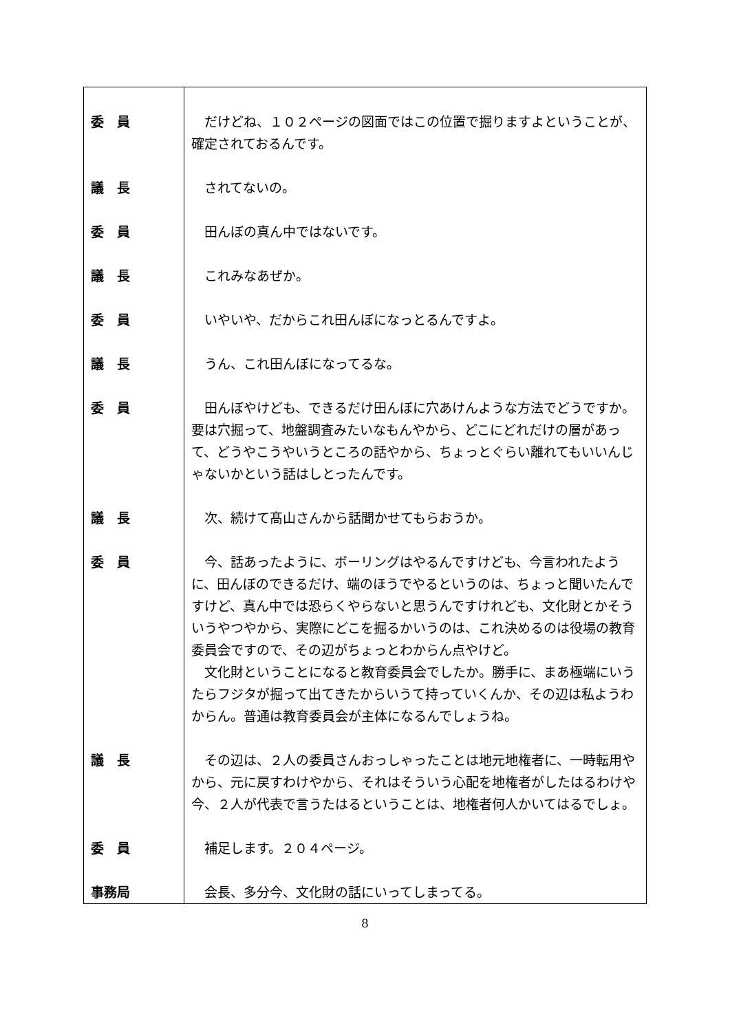| 委 員 | だけどね、１０２ページの図面ではこの位置で掘りますよということが、確定されておるんです。 |
| 議 長 | されてないの。 |
| 委 員 | 田んぼの真ん中ではないです。 |
| 議 長 | これみなあぜか。 |
| 委 員 | いやいや、だからこれ田んぼになっとるんですよ。 |
| 議 長 | うん、これ田んぼになってるな。 |
| 委 員 | 田んぼやけども、できるだけ田んぼに穴あけんような方法でどうですか。要は穴掘って、地盤調査みたいなもんやから、どこにどれだけの層があって、どうやこうやいうところの話やから、ちょっとぐらい離れてもいいんじゃないかという話はしとったんです。 |
| 議 長 | 次、続けて髙山さんから話聞かせてもらおうか。 |
| 委 員 | 今、話あったように、ボーリングはやるんですけども、今言われたように、田んぼのできるだけ、端のほうでやるというのは、ちょっと聞いたんですけど、真ん中では恐らくやらないと思うんですけれども、文化財とかそういうやつやから、実際にどこを掘るかいうのは、これ決めるのは役場の教育委員会ですので、その辺がちょっとわからん点やけど。 文化財ということになると教育委員会でしたか。勝手に、まあ極端にいうたらフジタが掘って出てきたからいうて持っていくんか、その辺は私ようわからん。普通は教育委員会が主体になるんでしょうね。 |
| 議 長 | その辺は、２人の委員さんおっしゃったことは地元地権者に、一時転用やから、元に戻すわけやから、それはそういう心配を地権者がしたはるわけや今、２人が代表で言うたはるということは、地権者何人かいてはるでしょ。 |
| 委 員 | 補足します。２０４ページ。 |
| 事務局 | 会長、多分今、文化財の話にいってしまってる。 |
8